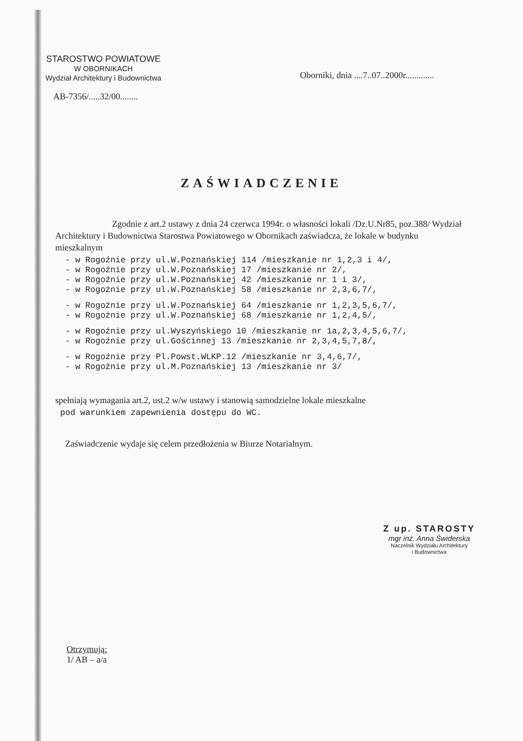STAROSTWO POWIATOWE
W OBORNIKACH
Wydział Architektury i Budownictwa
Oborniki, dnia ....7..07..2000r.............
AB-7356/.....32/00........
ZAŚWIADCZENIE
Zgodnie z art.2 ustawy z dnia 24 czerwca 1994r. o własności lokali /Dz.U.Nr85, poz.388/ Wydział Architektury i Budownictwa Starostwa Powiatowego w Obornikach zaświadcza, że lokale w budynku mieszkalnym
- w Rogoźnie przy ul.W.Poznańskiej 114 /mieszkanie nr 1,2,3 i 4/,
- w Rogoźnie przy ul.W.Poznańskiej 17 /mieszkanie nr 2/,
- w Rogoźnie przy ul.W.Poznańskiej 42 /mieszkanie nr 1 i 3/,
- w Rogoźnie przy ul.W.Poznańskiej 58 /mieszkanie nr 2,3,6,7/,
- w Rogoźnie przy ul.W.Poznańskiej 64 /mieszkanie nr 1,2,3,5,6,7/,
- w Rogoźnie przy ul.W.Poznańskiej 68 /mieszkanie nr 1,2,4,5/,
- w Rogoźnie przy ul.Wyszyńskiego 10 /mieszkanie nr 1a,2,3,4,5,6,7/,
- w Rogoźnie przy ul.Gościnnej 13 /mieszkanie nr 2,3,4,5,7,8/,
- w Rogoźnie przy Pl.Powst.WLKP.12 /mieszkanie nr 3,4,6,7/,
- w Rogoźnie przy ul.M.Poznańskiej 13 /mieszkanie nr 3/
spełniają wymagania art.2, ust.2 w/w ustawy i stanowią samodzielne lokale mieszkalne
pod warunkiem zapewnienia dostępu do WC.
Zaświadczenie wydaje się celem przedłożenia w Biurze Notarialnym.
Z up. STAROSTY
mgr inż. Anna Świderska
Naczelnik Wydziału Architektury
i Budownictwa
Otrzymują:
1/ AB – a/a